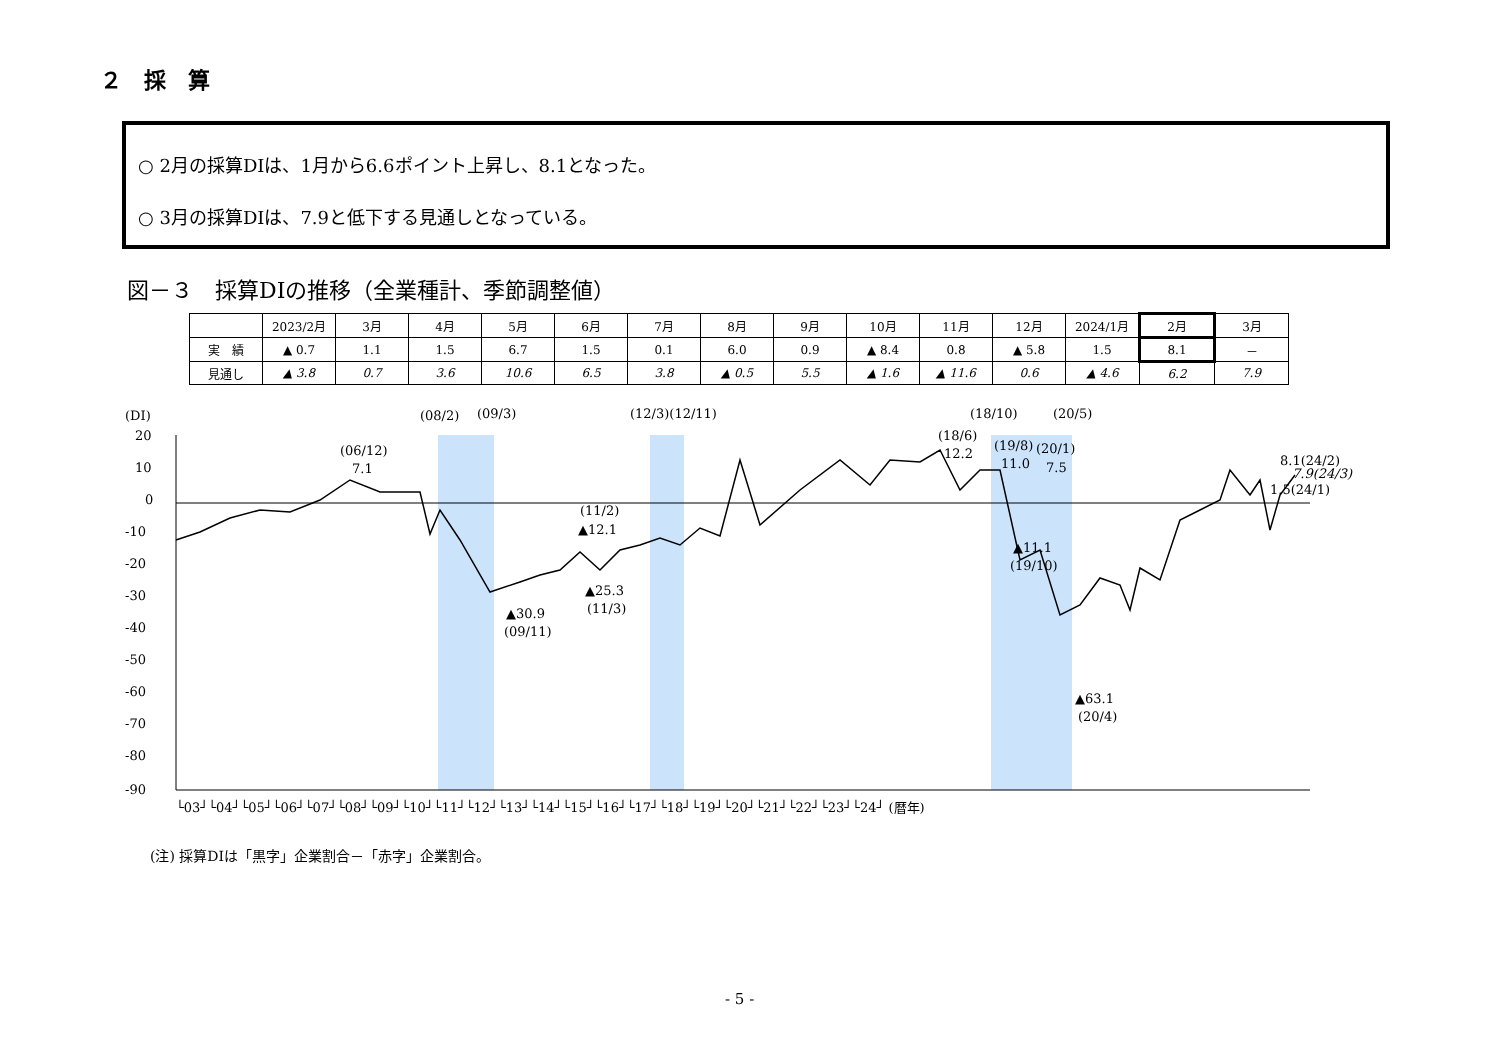２　採　算
○ 2月の採算DIは、1月から6.6ポイント上昇し、8.1となった。
○ 3月の採算DIは、7.9と低下する見通しとなっている。
図－３　採算DIの推移（全業種計、季節調整値）
| | 2023/2月 | 3月 | 4月 | 5月 | 6月 | 7月 | 8月 | 9月 | 10月 | 11月 | 12月 | 2024/1月 | 2月 | 3月 |
| --- | --- | --- | --- | --- | --- | --- | --- | --- | --- | --- | --- | --- | --- | --- |
| 実 績 | ▲ 0.7 | 1.1 | 1.5 | 6.7 | 1.5 | 0.1 | 6.0 | 0.9 | ▲ 8.4 | 0.8 | ▲ 5.8 | 1.5 | 8.1 | － |
| 見通し | ▲ 3.8 | 0.7 | 3.6 | 10.6 | 6.5 | 3.8 | ▲ 0.5 | 5.5 | ▲ 1.6 | ▲ 11.6 | 0.6 | ▲ 4.6 | 6.2 | 7.9 |
(DI)
20
10
0
-10
-20
-30
-40
-50
-60
-70
-80
-90
(06/12)
7.1
(08/2)
(09/3)
(12/3)(12/11)
(18/10)
(20/5)
(11/2)
▲12.1
▲25.3
(11/3)
▲30.9
(09/11)
(18/6)
12.2
(19/8)
11.0
(20/1)
7.5
▲11.1
(19/10)
▲63.1
(20/4)
8.1(24/2)
7.9(24/3)
1.5(24/1)
└03┘└04┘└05┘└06┘└07┘└08┘└09┘└10┘└11┘└12┘└13┘└14┘└15┘└16┘└17┘└18┘└19┘└20┘└21┘└22┘└23┘└24┘ (暦年)
(注) 採算DIは「黒字」企業割合－「赤字」企業割合。
- 5 -